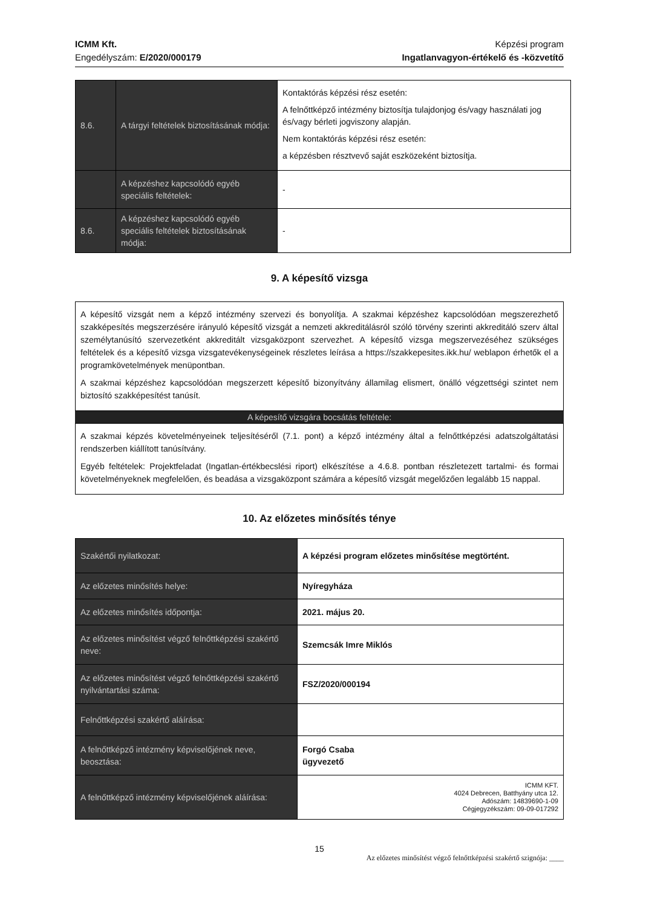ICMM Kft.
Engedélyszám: E/2020/000179
Képzési program
Ingatlanvagyon-értékelő és -közvetítő
| 8.6. | A tárgyi feltételek biztosításának módja: | Kontaktórás képzési rész esetén: A felnőttképző intézmény biztosítja tulajdonjog és/vagy használati jog és/vagy bérleti jogviszony alapján. Nem kontaktórás képzési rész esetén: a képzésben résztvevő saját eszközeként biztosítja. |
| | A képzéshez kapcsolódó egyéb speciális feltételek: | - |
| 8.6. | A képzéshez kapcsolódó egyéb speciális feltételek biztosításának módja: | - |
9. A képesítő vizsga
A képesítő vizsgát nem a képző intézmény szervezi és bonyolítja. A szakmai képzéshez kapcsolódóan megszerezhető szakképesítés megszerzésére irányuló képesítő vizsgát a nemzeti akkreditálásról szóló törvény szerinti akkreditáló szerv által személytanúsító szervezetként akkreditált vizsgaközpont szervezhet. A képesítő vizsga megszervezéséhez szükséges feltételek és a képesítő vizsga vizsgatevékenységeinek részletes leírása a https://szakkepesites.ikk.hu/ weblapon érhetők el a programkövetelmények menüpontban.
A szakmai képzéshez kapcsolódóan megszerzett képesítő bizonyítvány államilag elismert, önálló végzettségi szintet nem biztosító szakképesítést tanúsít.
A képesítő vizsgára bocsátás feltétele:
A szakmai képzés követelményeinek teljesítéséről (7.1. pont) a képző intézmény által a felnőttképzési adatszolgáltatási rendszerben kiállított tanúsítvány.
Egyéb feltételek: Projektfeladat (Ingatlan-értékbecslési riport) elkészítése a 4.6.8. pontban részletezett tartalmi- és formai követelményeknek megfelelően, és beadása a vizsgaközpont számára a képesítő vizsgát megelőzően legalább 15 nappal.
10. Az előzetes minősítés ténye
| Szakértői nyilatkozat: | A képzési program előzetes minősítése megtörtént. |
| Az előzetes minősítés helye: | Nyíregyháza |
| Az előzetes minősítés időpontja: | 2021. május 20. |
| Az előzetes minősítést végző felnőttképzési szakértő neve: | Szemcsák Imre Miklós |
| Az előzetes minősítést végző felnőttképzési szakértő nyilvántartási száma: | FSZ/2020/000194 |
| Felnőttképzési szakértő aláírása: | |
| A felnőttképző intézmény képviselőjének neve, beosztása: | Forgó Csaba ügyvezető |
| A felnőttképző intézmény képviselőjének aláírása: | ICMM KFT. 4024 Debrecen, Batthyány utca 12. Adószám: 14839690-1-09 Cégjegyzékszám: 09-09-017292 |
15
Az előzetes minősítést végző felnőttképzési szakértő szignója: ____